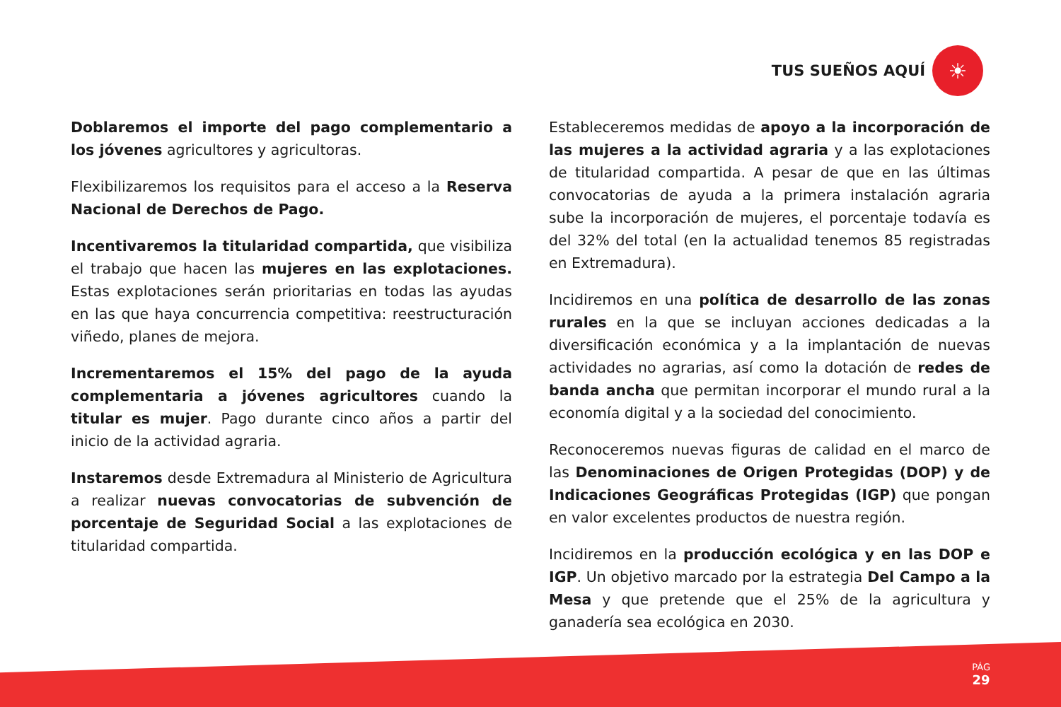TUS SUEÑOS AQUÍ
☀
Doblaremos el importe del pago complementario a los jóvenes agricultores y agricultoras.
Flexibilizaremos los requisitos para el acceso a la Reserva Nacional de Derechos de Pago.
Incentivaremos la titularidad compartida, que visibiliza el trabajo que hacen las mujeres en las explotaciones. Estas explotaciones serán prioritarias en todas las ayudas en las que haya concurrencia competitiva: reestructuración viñedo, planes de mejora.
Incrementaremos el 15% del pago de la ayuda complementaria a jóvenes agricultores cuando la titular es mujer. Pago durante cinco años a partir del inicio de la actividad agraria.
Instaremos desde Extremadura al Ministerio de Agricultura a realizar nuevas convocatorias de subvención de porcentaje de Seguridad Social a las explotaciones de titularidad compartida.
Estableceremos medidas de apoyo a la incorporación de las mujeres a la actividad agraria y a las explotaciones de titularidad compartida. A pesar de que en las últimas convocatorias de ayuda a la primera instalación agraria sube la incorporación de mujeres, el porcentaje todavía es del 32% del total (en la actualidad tenemos 85 registradas en Extremadura).
Incidiremos en una política de desarrollo de las zonas rurales en la que se incluyan acciones dedicadas a la diversificación económica y a la implantación de nuevas actividades no agrarias, así como la dotación de redes de banda ancha que permitan incorporar el mundo rural a la economía digital y a la sociedad del conocimiento.
Reconoceremos nuevas figuras de calidad en el marco de las Denominaciones de Origen Protegidas (DOP) y de Indicaciones Geográficas Protegidas (IGP) que pongan en valor excelentes productos de nuestra región.
Incidiremos en la producción ecológica y en las DOP e IGP. Un objetivo marcado por la estrategia Del Campo a la Mesa y que pretende que el 25% de la agricultura y ganadería sea ecológica en 2030.
PÁG
29